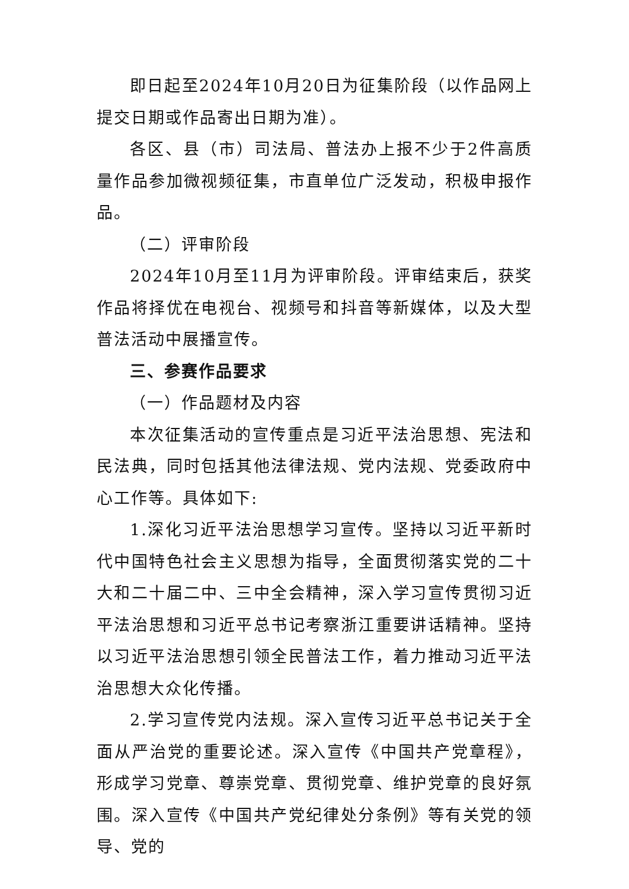即日起至2024年10月20日为征集阶段（以作品网上提交日期或作品寄出日期为准）。
各区、县（市）司法局、普法办上报不少于2件高质量作品参加微视频征集，市直单位广泛发动，积极申报作品。
（二）评审阶段
2024年10月至11月为评审阶段。评审结束后，获奖作品将择优在电视台、视频号和抖音等新媒体，以及大型普法活动中展播宣传。
三、参赛作品要求
（一）作品题材及内容
本次征集活动的宣传重点是习近平法治思想、宪法和民法典，同时包括其他法律法规、党内法规、党委政府中心工作等。具体如下:
1.深化习近平法治思想学习宣传。坚持以习近平新时代中国特色社会主义思想为指导，全面贯彻落实党的二十大和二十届二中、三中全会精神，深入学习宣传贯彻习近平法治思想和习近平总书记考察浙江重要讲话精神。坚持以习近平法治思想引领全民普法工作，着力推动习近平法治思想大众化传播。
2.学习宣传党内法规。深入宣传习近平总书记关于全面从严治党的重要论述。深入宣传《中国共产党章程》，形成学习党章、尊崇党章、贯彻党章、维护党章的良好氛围。深入宣传《中国共产党纪律处分条例》等有关党的领导、党的